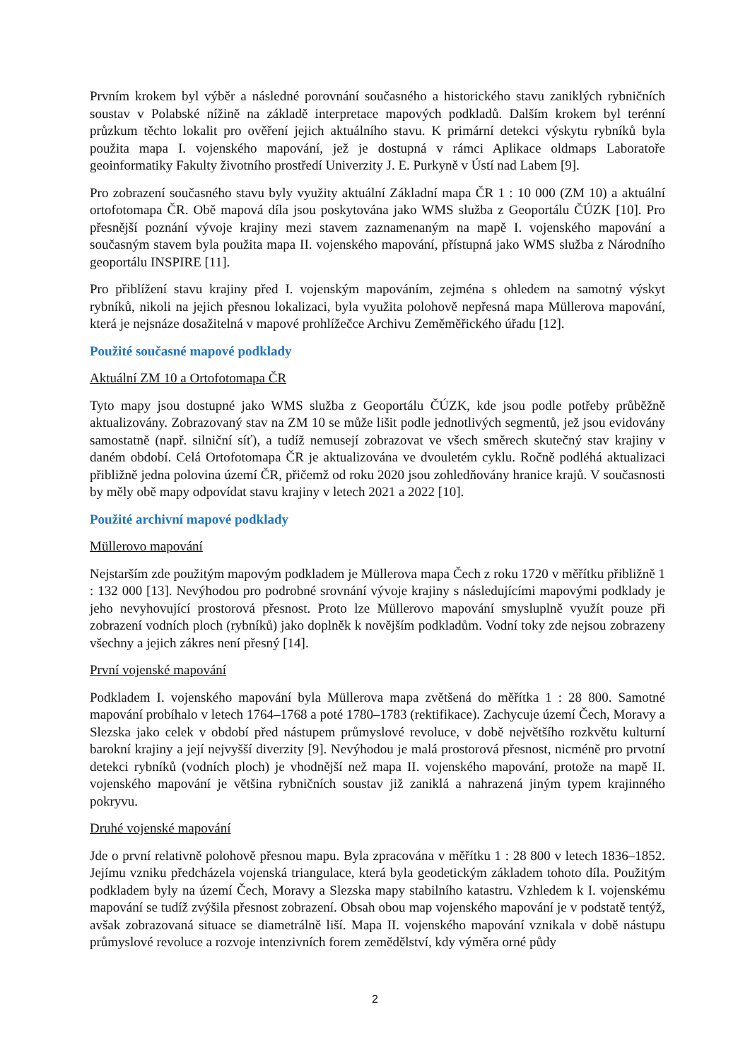Prvním krokem byl výběr a následné porovnání současného a historického stavu zaniklých rybničních soustav v Polabské nížině na základě interpretace mapových podkladů. Dalším krokem byl terénní průzkum těchto lokalit pro ověření jejich aktuálního stavu. K primární detekci výskytu rybníků byla použita mapa I. vojenského mapování, jež je dostupná v rámci Aplikace oldmaps Laboratoře geoinformatiky Fakulty životního prostředí Univerzity J. E. Purkyně v Ústí nad Labem [9].
Pro zobrazení současného stavu byly využity aktuální Základní mapa ČR 1 : 10 000 (ZM 10) a aktuální ortofotomapa ČR. Obě mapová díla jsou poskytována jako WMS služba z Geoportálu ČÚZK [10]. Pro přesnější poznání vývoje krajiny mezi stavem zaznamenaným na mapě I. vojenského mapování a současným stavem byla použita mapa II. vojenského mapování, přístupná jako WMS služba z Národního geoportálu INSPIRE [11].
Pro přiblížení stavu krajiny před I. vojenským mapováním, zejména s ohledem na samotný výskyt rybníků, nikoli na jejich přesnou lokalizaci, byla využita polohově nepřesná mapa Müllerova mapování, která je nejsnáze dosažitelná v mapové prohlížečce Archivu Zeměměřického úřadu [12].
Použité současné mapové podklady
Aktuální ZM 10 a Ortofotomapa ČR
Tyto mapy jsou dostupné jako WMS služba z Geoportálu ČÚZK, kde jsou podle potřeby průběžně aktualizovány. Zobrazovaný stav na ZM 10 se může lišit podle jednotlivých segmentů, jež jsou evidovány samostatně (např. silniční síť), a tudíž nemusejí zobrazovat ve všech směrech skutečný stav krajiny v daném období. Celá Ortofotomapa ČR je aktualizována ve dvouletém cyklu. Ročně podléhá aktualizaci přibližně jedna polovina území ČR, přičemž od roku 2020 jsou zohledňovány hranice krajů. V současnosti by měly obě mapy odpovídat stavu krajiny v letech 2021 a 2022 [10].
Použité archivní mapové podklady
Müllerovo mapování
Nejstarším zde použitým mapovým podkladem je Müllerova mapa Čech z roku 1720 v měřítku přibližně 1 : 132 000 [13]. Nevýhodou pro podrobné srovnání vývoje krajiny s následujícími mapovými podklady je jeho nevyhovující prostorová přesnost. Proto lze Müllerovo mapování smysluplně využít pouze při zobrazení vodních ploch (rybníků) jako doplněk k novějším podkladům. Vodní toky zde nejsou zobrazeny všechny a jejich zákres není přesný [14].
První vojenské mapování
Podkladem I. vojenského mapování byla Müllerova mapa zvětšená do měřítka 1 : 28 800. Samotné mapování probíhalo v letech 1764–1768 a poté 1780–1783 (rektifikace). Zachycuje území Čech, Moravy a Slezska jako celek v období před nástupem průmyslové revoluce, v době největšího rozkvětu kulturní barokní krajiny a její nejvyšší diverzity [9]. Nevýhodou je malá prostorová přesnost, nicméně pro prvotní detekci rybníků (vodních ploch) je vhodnější než mapa II. vojenského mapování, protože na mapě II. vojenského mapování je většina rybničních soustav již zaniklá a nahrazená jiným typem krajinného pokryvu.
Druhé vojenské mapování
Jde o první relativně polohově přesnou mapu. Byla zpracována v měřítku 1 : 28 800 v letech 1836–1852. Jejímu vzniku předcházela vojenská triangulace, která byla geodetickým základem tohoto díla. Použitým podkladem byly na území Čech, Moravy a Slezska mapy stabilního katastru. Vzhledem k I. vojenskému mapování se tudíž zvýšila přesnost zobrazení. Obsah obou map vojenského mapování je v podstatě tentýž, avšak zobrazovaná situace se diametrálně liší. Mapa II. vojenského mapování vznikala v době nástupu průmyslové revoluce a rozvoje intenzivních forem zemědělství, kdy výměra orné půdy
2